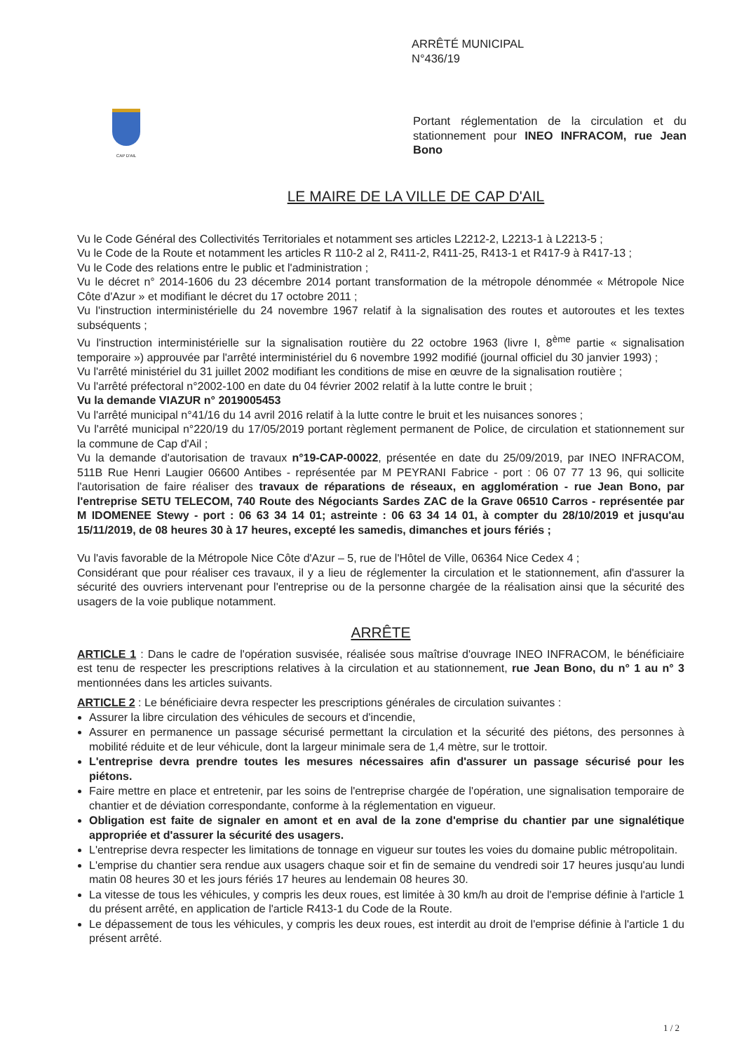ARRÊTÉ MUNICIPAL
N°436/19
CAP D'AIL
Portant réglementation de la circulation et du stationnement pour INEO INFRACOM, rue Jean Bono
LE MAIRE DE LA VILLE DE CAP D'AIL
Vu le Code Général des Collectivités Territoriales et notamment ses articles L2212-2, L2213-1 à L2213-5 ;
Vu le Code de la Route et notamment les articles R 110-2 al 2, R411-2, R411-25, R413-1 et R417-9 à R417-13 ;
Vu le Code des relations entre le public et l'administration ;
Vu le décret n° 2014-1606 du 23 décembre 2014 portant transformation de la métropole dénommée « Métropole Nice Côte d'Azur » et modifiant le décret du 17 octobre 2011 ;
Vu l'instruction interministérielle du 24 novembre 1967 relatif à la signalisation des routes et autoroutes et les textes subséquents ;
Vu l'instruction interministérielle sur la signalisation routière du 22 octobre 1963 (livre I, 8<sup>ème</sup> partie « signalisation temporaire ») approuvée par l'arrêté interministériel du 6 novembre 1992 modifié (journal officiel du 30 janvier 1993) ;
Vu l'arrêté ministériel du 31 juillet 2002 modifiant les conditions de mise en œuvre de la signalisation routière ;
Vu l'arrêté préfectoral n°2002-100 en date du 04 février 2002 relatif à la lutte contre le bruit ;
Vu la demande VIAZUR n° 2019005453
Vu l'arrêté municipal n°41/16 du 14 avril 2016 relatif à la lutte contre le bruit et les nuisances sonores ;
Vu l'arrêté municipal n°220/19 du 17/05/2019 portant règlement permanent de Police, de circulation et stationnement sur la commune de Cap d'Ail ;
Vu la demande d'autorisation de travaux n°19-CAP-00022, présentée en date du 25/09/2019, par INEO INFRACOM, 511B Rue Henri Laugier 06600 Antibes - représentée par M PEYRANI Fabrice - port : 06 07 77 13 96, qui sollicite l'autorisation de faire réaliser des travaux de réparations de réseaux, en agglomération - rue Jean Bono, par l'entreprise SETU TELECOM, 740 Route des Négociants Sardes ZAC de la Grave 06510 Carros - représentée par M IDOMENEE Stewy - port : 06 63 34 14 01; astreinte : 06 63 34 14 01, à compter du 28/10/2019 et jusqu'au 15/11/2019, de 08 heures 30 à 17 heures, excepté les samedis, dimanches et jours fériés ;
Vu l'avis favorable de la Métropole Nice Côte d'Azur – 5, rue de l'Hôtel de Ville, 06364 Nice Cedex 4 ;
Considérant que pour réaliser ces travaux, il y a lieu de réglementer la circulation et le stationnement, afin d'assurer la sécurité des ouvriers intervenant pour l'entreprise ou de la personne chargée de la réalisation ainsi que la sécurité des usagers de la voie publique notamment.
ARRÊTE
ARTICLE 1 : Dans le cadre de l'opération susvisée, réalisée sous maîtrise d'ouvrage INEO INFRACOM, le bénéficiaire est tenu de respecter les prescriptions relatives à la circulation et au stationnement, rue Jean Bono, du n° 1 au n° 3 mentionnées dans les articles suivants.
ARTICLE 2 : Le bénéficiaire devra respecter les prescriptions générales de circulation suivantes :
Assurer la libre circulation des véhicules de secours et d'incendie,
Assurer en permanence un passage sécurisé permettant la circulation et la sécurité des piétons, des personnes à mobilité réduite et de leur véhicule, dont la largeur minimale sera de 1,4 mètre, sur le trottoir.
L'entreprise devra prendre toutes les mesures nécessaires afin d'assurer un passage sécurisé pour les piétons.
Faire mettre en place et entretenir, par les soins de l'entreprise chargée de l'opération, une signalisation temporaire de chantier et de déviation correspondante, conforme à la réglementation en vigueur.
Obligation est faite de signaler en amont et en aval de la zone d'emprise du chantier par une signalétique appropriée et d'assurer la sécurité des usagers.
L'entreprise devra respecter les limitations de tonnage en vigueur sur toutes les voies du domaine public métropolitain.
L'emprise du chantier sera rendue aux usagers chaque soir et fin de semaine du vendredi soir 17 heures jusqu'au lundi matin 08 heures 30 et les jours fériés 17 heures au lendemain 08 heures 30.
La vitesse de tous les véhicules, y compris les deux roues, est limitée à 30 km/h au droit de l'emprise définie à l'article 1 du présent arrêté, en application de l'article R413-1 du Code de la Route.
Le dépassement de tous les véhicules, y compris les deux roues, est interdit au droit de l'emprise définie à l'article 1 du présent arrêté.
1 / 2